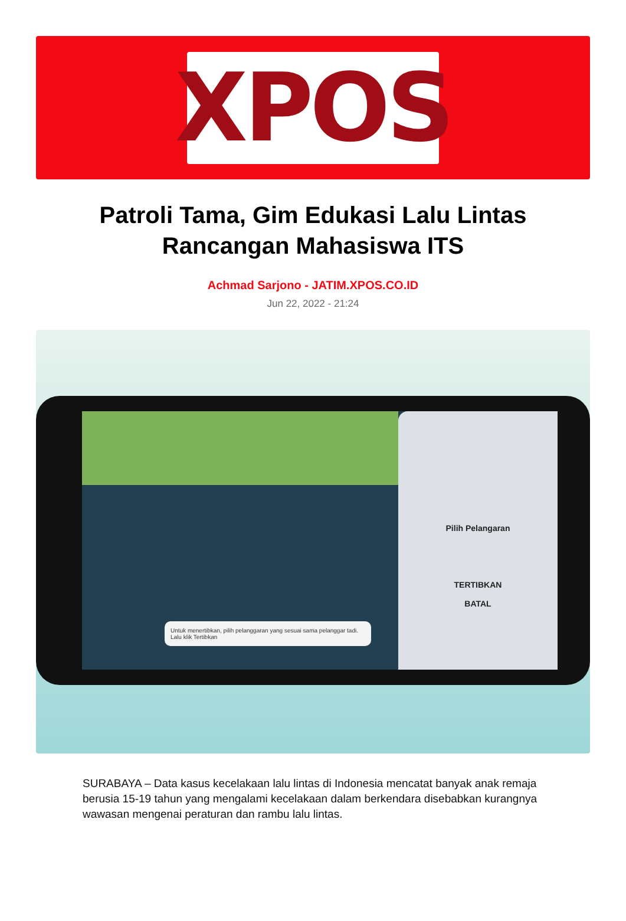XPOS
Patroli Tama, Gim Edukasi Lalu Lintas Rancangan Mahasiswa ITS
Achmad Sarjono - JATIM.XPOS.CO.ID
Jun 22, 2022 - 21:24
Untuk menertibkan, pilih pelanggaran yang sesuai sama pelanggar tadi. Lalu klik Tertibkan
Pilih Pelangaran
TERTIBKAN
BATAL
SURABAYA – Data kasus kecelakaan lalu lintas di Indonesia mencatat banyak anak remaja berusia 15-19 tahun yang mengalami kecelakaan dalam berkendara disebabkan kurangnya wawasan mengenai peraturan dan rambu lalu lintas.